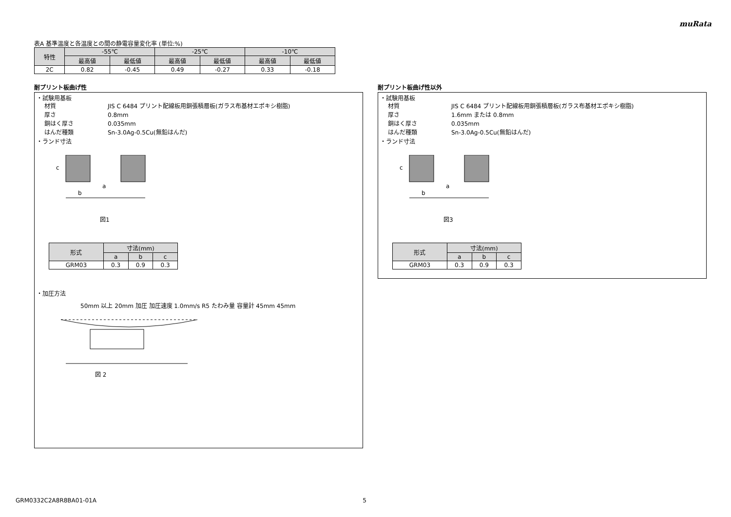muRata
表A 基準温度と各温度との間の静電容量変化率 (単位:%)
| 特性 | -55℃ | | -25℃ | | -10℃ | |
| --- | --- | --- | --- | --- | --- | --- |
| | 最高値 | 最低値 | 最高値 | 最低値 | 最高値 | 最低値 |
| 2C | 0.82 | -0.45 | 0.49 | -0.27 | 0.33 | -0.18 |
耐プリント板曲げ性
・試験用基板
材質 JIS C 6484 プリント配線板用銅張積層板(ガラス布基材エポキシ樹脂)
厚さ 0.8mm
銅はく厚さ 0.035mm
はんだ種類 Sn-3.0Ag-0.5Cu(無鉛はんだ)
・ランド寸法
c
a
b
図1
| 形式 | 寸法(mm) | | |
| --- | --- | --- | --- |
| | a | b | c |
| GRM03 | 0.3 | 0.9 | 0.3 |
・加圧方法
50mm 以上 20mm 加圧 加圧速度 1.0mm/s R5 たわみ量 容量計 45mm 45mm
図 2
耐プリント板曲げ性以外
・試験用基板
材質 JIS C 6484 プリント配線板用銅張積層板(ガラス布基材エポキシ樹脂)
厚さ 1.6mm または 0.8mm
銅はく厚さ 0.035mm
はんだ種類 Sn-3.0Ag-0.5Cu(無鉛はんだ)
・ランド寸法
c
a
b
図3
| 形式 | 寸法(mm) | | |
| --- | --- | --- | --- |
| | a | b | c |
| GRM03 | 0.3 | 0.9 | 0.3 |
GRM0332C2A8R8BA01-01A 5